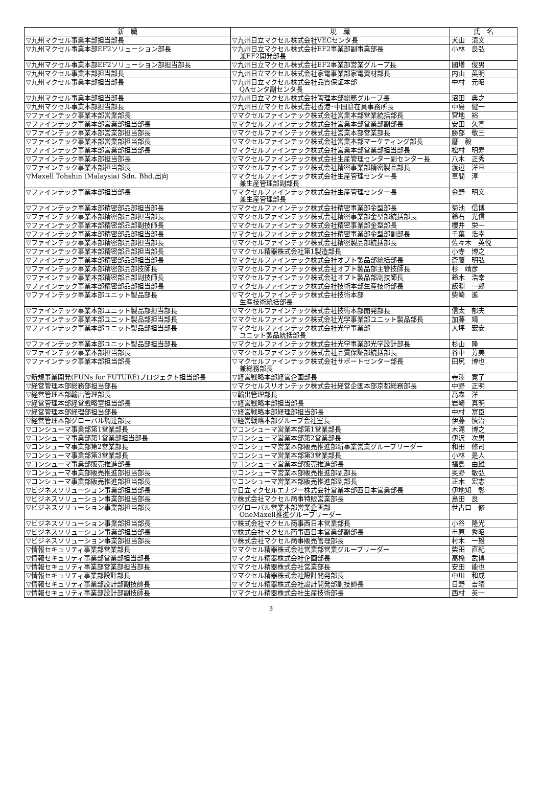| 新 職 | 現 職 | 氏 名 |
| --- | --- | --- |
| ▽九州マクセル事業本部担当部長 | ▽九州日立マクセル株式会社VECセンタ長 | 犬山 清文 |
| ▽九州マクセル事業本部EF2ソリューション部長 | ▽九州日立マクセル株式会社EF2事業部副事業部長 兼EF2開発部長 | 小林 良弘 |
| ▽九州マクセル事業本部EF2ソリューション部担当部長 | ▽九州日立マクセル株式会社EF2事業部営業グループ長 | 國増 俊男 |
| ▽九州マクセル事業本部担当部長 | ▽九州日立マクセル株式会社家電事業部家電資材部長 | 内山 英明 |
| ▽九州マクセル事業本部担当部長 | ▽九州日立マクセル株式会社品質保証本部 QAセンタ副センタ長 | 中村 元昭 |
| ▽九州マクセル事業本部担当部長 | ▽九州日立マクセル株式会社管理本部総務グループ長 | 沼田 典之 |
| ▽九州マクセル事業本部担当部長 | ▽九州日立マクセル株式会社香港･中国駐在員事務所長 | 中島 健一 |
| ▽ファインテック事業本部営業部長 | ▽マクセルファインテック株式会社営業本部営業統括部長 | 宮地 裕 |
| ▽ファインテック事業本部営業部担当部長 | ▽マクセルファインテック株式会社営業本部営業部副部長 | 安田 久宣 |
| ▽ファインテック事業本部営業部担当部長 | ▽マクセルファインテック株式会社営業本部営業部長 | 勝部 敬三 |
| ▽ファインテック事業本部営業部担当部長 | ▽マクセルファインテック株式会社営業本部マーケティング部長 | 暦 毅 |
| ▽ファインテック事業本部営業部担当部長 | ▽マクセルファインテック株式会社営業本部営業部担当部長 | 松村 明寿 |
| ▽ファインテック事業本部担当部長 | ▽マクセルファインテック株式会社生産管理センター副センター長 | 八木 正秀 |
| ▽ファインテック事業本部担当部長 | ▽マクセルファインテック株式会社精密事業部精密製品部長 | 渡辺 洋亘 |
| ▽Maxell Tohshin (Malaysia) Sdn. Bhd.出向 | ▽マクセルファインテック株式会社生産管理センター長 兼生産管理部副部長 | 草間 淳 |
| ▽ファインテック事業本部担当部長 | ▽マクセルファインテック株式会社生産管理センター長 兼生産管理部長 | 金野 明文 |
| ▽ファインテック事業本部精密部品部担当部長 | ▽マクセルファインテック株式会社精密事業部金型部長 | 菊池 信博 |
| ▽ファインテック事業本部精密部品部担当部長 | ▽マクセルファインテック株式会社精密事業部金型部統括部長 | 鈴石 光信 |
| ▽ファインテック事業本部精密部品部副技師長 | ▽マクセルファインテック株式会社精密事業部金型部長 | 櫻井 栄一 |
| ▽ファインテック事業本部精密部品部担当部長 | ▽マクセルファインテック株式会社精密事業部金型部副部長 | 千葉 浩幸 |
| ▽ファインテック事業本部精密部品部担当部長 | ▽マクセルファインテック株式会社精密製品部統括部長 | 佐々木 英悦 |
| ▽ファインテック事業本部精密部品部担当部長 | ▽マクセル精器株式会社第1製造部長 | 小寺 博之 |
| ▽ファインテック事業本部精密部品部担当部長 | ▽マクセルファインテック株式会社オプト製品部統括部長 | 斎藤 明弘 |
| ▽ファインテック事業本部精密部品部技師長 | ▽マクセルファインテック株式会社オプト製品部主管技師長 | 杉 靖彦 |
| ▽ファインテック事業本部精密部品部副技師長 | ▽マクセルファインテック株式会社オプト製品部副技師長 | 鈴木 浩幸 |
| ▽ファインテック事業本部精密部品部担当部長 | ▽マクセルファインテック株式会社技術本部生産技術部長 | 飯淵 一郎 |
| ▽ファインテック事業本部ユニット製品部長 | ▽マクセルファインテック株式会社技術本部 生産技術統括部長 | 柴崎 進 |
| ▽ファインテック事業本部ユニット製品部担当部長 | ▽マクセルファインテック株式会社技術本部開発部長 | 信太 郁夫 |
| ▽ファインテック事業本部ユニット製品部担当部長 | ▽マクセルファインテック株式会社光学事業部ユニット製品部長 | 加藤 靖 |
| ▽ファインテック事業本部ユニット製品部担当部長 | ▽マクセルファインテック株式会社光学事業部 ユニット製品統括部長 | 大坪 宏安 |
| ▽ファインテック事業本部ユニット製品部担当部長 | ▽マクセルファインテック株式会社光学事業部光学設計部長 | 杉山 隆 |
| ▽ファインテック事業本部担当部長 | ▽マクセルファインテック株式会社品質保証部統括部長 | 谷中 芳美 |
| ▽ファインテック事業本部担当部長 | ▽マクセルファインテック株式会社サポートセンター部長 兼総務部長 | 田尻 博也 |
| ▽新規事業開発(FUNs for FUTURE)プロジェクト担当部長 | ▽経営戦略本部経営企画部長 | 寺澤 寛了 |
| ▽経営管理本部総務部担当部長 | ▽マクセルスリオンテック株式会社経営企画本部京都総務部長 | 中野 正明 |
| ▽経営管理本部輸出管理部長 | ▽輸出管理部長 | 高森 洋 |
| ▽経営管理本部経営戦略室担当部長 | ▽経営戦略本部担当部長 | 岩崎 真明 |
| ▽経営管理本部経理部担当部長 | ▽経営戦略本部経理部担当部長 | 中村 富臣 |
| ▽経営管理本部グローバル調達部長 | ▽経営戦略本部グループ会社室長 | 伊藤 慎治 |
| ▽コンシューマ事業部第1営業部長 | ▽コンシューマ営業本部第1営業部長 | 木滝 博之 |
| ▽コンシューマ事業部第1営業部担当部長 | ▽コンシューマ営業本部第2営業部長 | 伊沢 次男 |
| ▽コンシューマ事業部第2営業部長 | ▽コンシューマ営業本部販売推進部新事業営業グループリーダー | 和田 修司 |
| ▽コンシューマ事業部第3営業部長 | ▽コンシューマ営業本部第3営業部長 | 小林 是人 |
| ▽コンシューマ事業部販売推進部長 | ▽コンシューマ営業本部販売推進部長 | 福島 由雄 |
| ▽コンシューマ事業部販売推進部担当部長 | ▽コンシューマ営業本部販売推進部副部長 | 奥野 敏弘 |
| ▽コンシューマ事業部販売推進部担当部長 | ▽コンシューマ営業本部販売推進部副部長 | 正木 宏志 |
| ▽ビジネスソリューション事業部担当部長 | ▽日立マクセルエナジー株式会社営業本部西日本営業部長 | 伊地知 彰 |
| ▽ビジネスソリューション事業部担当部長 | ▽株式会社マクセル商事特販営業部長 | 島田 良 |
| ▽ビジネスソリューション事業部担当部長 | ▽グローバル営業本部営業企画部 OneMaxell推進グループリーダー | 世古口 修 |
| ▽ビジネスソリューション事業部担当部長 | ▽株式会社マクセル商事西日本営業部長 | 小谷 隆光 |
| ▽ビジネスソリューション事業部担当部長 | ▽株式会社マクセル商事西日本営業部副部長 | 市原 秀昭 |
| ▽ビジネスソリューション事業部担当部長 | ▽株式会社マクセル商事販売管理部長 | 村木 一雄 |
| ▽情報セキュリティ事業部営業部長 | ▽マクセル精器株式会社営業部営業グループリーダー | 柴田 直紀 |
| ▽情報セキュリティ事業部営業部担当部長 | ▽マクセル精器株式会社企画部長 | 高橋 武博 |
| ▽情報セキュリティ事業部営業部担当部長 | ▽マクセル精器株式会社営業部長 | 安田 能也 |
| ▽情報セキュリティ事業部設計部長 | ▽マクセル精器株式会社設計開発部長 | 中川 和成 |
| ▽情報セキュリティ事業部設計部副技師長 | ▽マクセル精器株式会社設計開発部副技師長 | 日野 吉晴 |
| ▽情報セキュリティ事業部設計部副技師長 | ▽マクセル精器株式会社生産技術部長 | 西村 英一 |
3